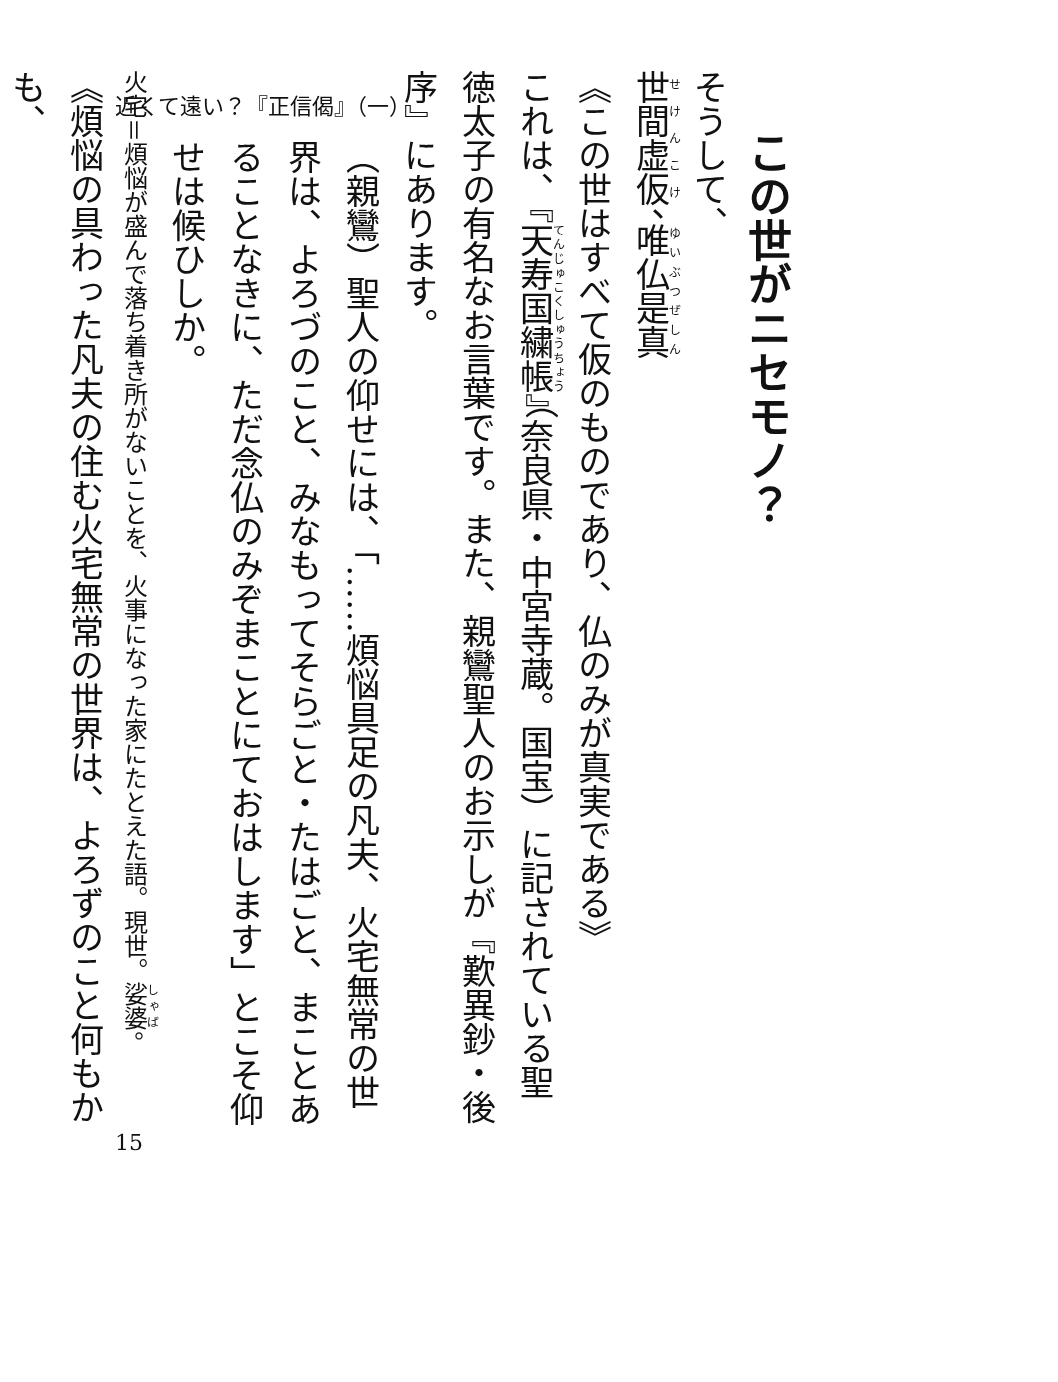近くて遠い？『正信偈』（一）
この世がニセモノ？
そうして、
世間虚仮、唯仏是真
《この世はすべて仮のものであり、仏のみが真実である》
これは、『天寿国繍帳』（奈良県・中宮寺蔵。国宝）に記されている聖徳太子の有名なお言葉です。また、親鸞聖人のお示しが『歎異鈔・後序』にあります。
（親鸞）聖人の仰せには、「……煩悩具足の凡夫、火宅無常の世界は、よろづのこと、みなもってそらごと・たはごと、まことあることなきに、ただ念仏のみぞまことにておはします」とこそ仰せは候ひしか。
火宅＝煩悩が盛んで落ち着き所がないことを、火事になった家にたとえた語。現世。娑婆。
《煩悩の具わった凡夫の住む火宅無常の世界は、よろずのこと何もかも、
15